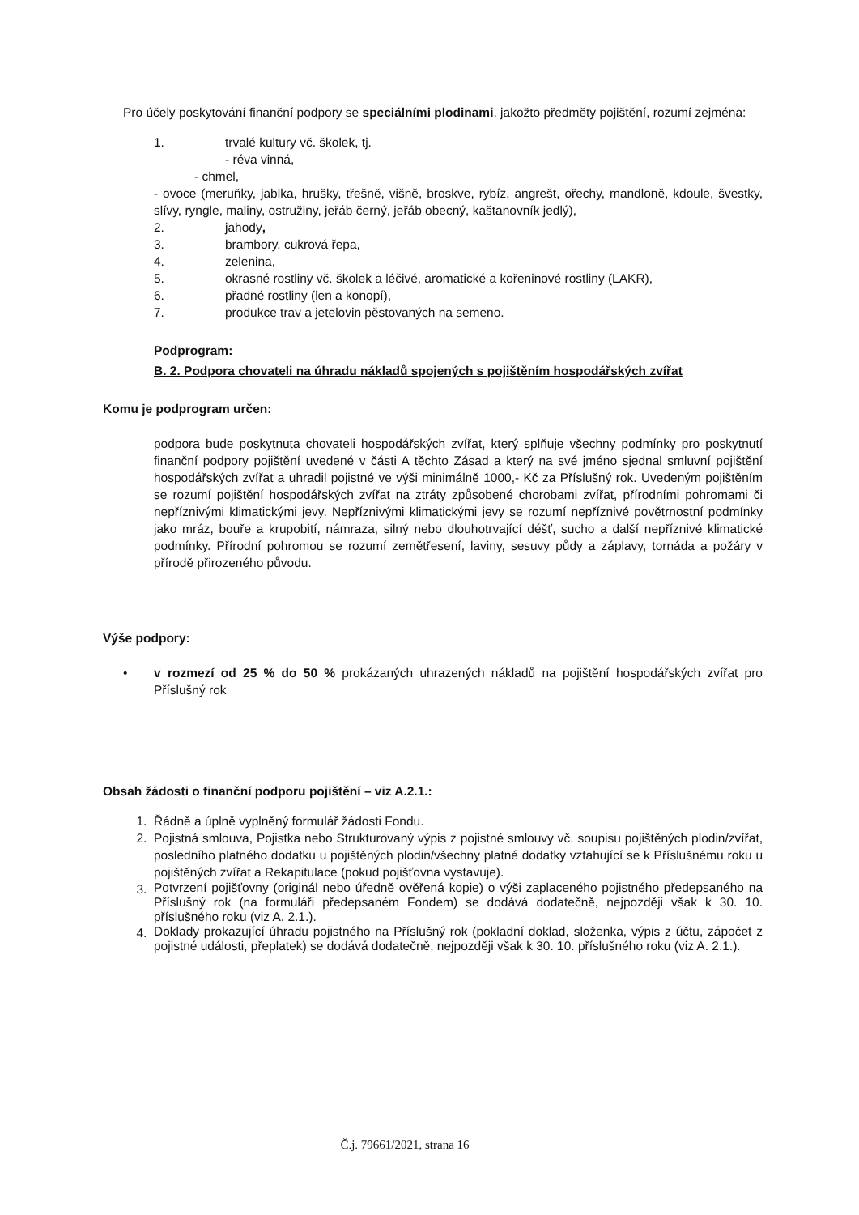Pro účely poskytování finanční podpory se speciálními plodinami, jakožto předměty pojištění, rozumí zejména:
1. trvalé kultury vč. školek, tj.
- réva vinná,
- chmel,
- ovoce (meruňky, jablka, hrušky, třešně, višně, broskve, rybíz, angrešt, ořechy, mandloně, kdoule, švestky, slívy, ryngle, maliny, ostružiny, jeřáb černý, jeřáb obecný, kaštanovník jedlý),
2. jahody,
3. brambory, cukrová řepa,
4. zelenina,
5. okrasné rostliny vč. školek a léčivé, aromatické a kořeninové rostliny (LAKR),
6. přadné rostliny (len a konopí),
7. produkce trav a jetelovin pěstovaných na semeno.
Podprogram:
B. 2. Podpora chovateli na úhradu nákladů spojených s pojištěním hospodářských zvířat
Komu je podprogram určen:
podpora bude poskytnuta chovateli hospodářských zvířat, který splňuje všechny podmínky pro poskytnutí finanční podpory pojištění uvedené v části A těchto Zásad a který na své jméno sjednal smluvní pojištění hospodářských zvířat a uhradil pojistné ve výši minimálně 1000,- Kč za Příslušný rok. Uvedeným pojištěním se rozumí pojištění hospodářských zvířat na ztráty způsobené chorobami zvířat, přírodními pohromami či nepříznivými klimatickými jevy. Nepříznivými klimatickými jevy se rozumí nepříznivé povětrnostní podmínky jako mráz, bouře a krupobití, námraza, silný nebo dlouhotrvající déšť, sucho a další nepříznivé klimatické podmínky. Přírodní pohromou se rozumí zemětřesení, laviny, sesuvy půdy a záplavy, tornáda a požáry v přírodě přirozeného původu.
Výše podpory:
• v rozmezí od 25 % do 50 % prokázaných uhrazených nákladů na pojištění hospodářských zvířat pro Příslušný rok
Obsah žádosti o finanční podporu pojištění – viz A.2.1.:
1. Řádně a úplně vyplněný formulář žádosti Fondu.
2. Pojistná smlouva, Pojistka nebo Strukturovaný výpis z pojistné smlouvy vč. soupisu pojištěných plodin/zvířat, posledního platného dodatku u pojištěných plodin/všechny platné dodatky vztahující se k Příslušnému roku u pojištěných zvířat a Rekapitulace (pokud pojišťovna vystavuje).
3.
Potvrzení pojišťovny (originál nebo úředně ověřená kopie) o výši zaplaceného pojistného předepsaného na Příslušný rok (na formuláři předepsaném Fondem) se dodává dodatečně, nejpozději však k 30. 10. příslušného roku (viz A. 2.1.).
4.
Doklady prokazující úhradu pojistného na Příslušný rok (pokladní doklad, složenka, výpis z účtu, zápočet z pojistné události, přeplatek) se dodává dodatečně, nejpozději však k 30. 10. příslušného roku (viz A. 2.1.).
Č.j. 79661/2021, strana 16